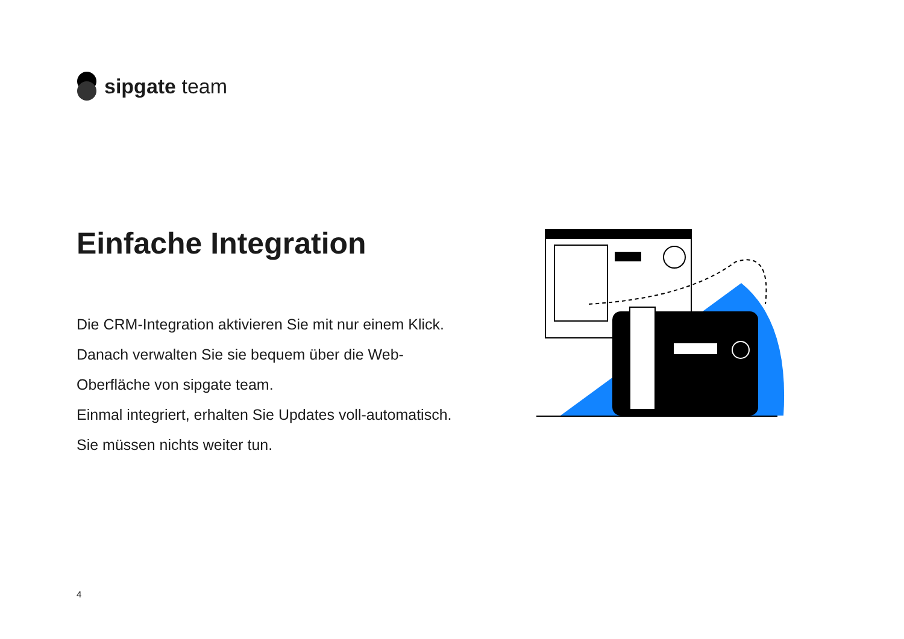sipgate team
Einfache Integration
Die CRM-Integration aktivieren Sie mit nur einem Klick. Danach verwalten Sie sie bequem über die Web-Oberfläche von sipgate team.
Einmal integriert, erhalten Sie Updates voll-automatisch. Sie müssen nichts weiter tun.
4